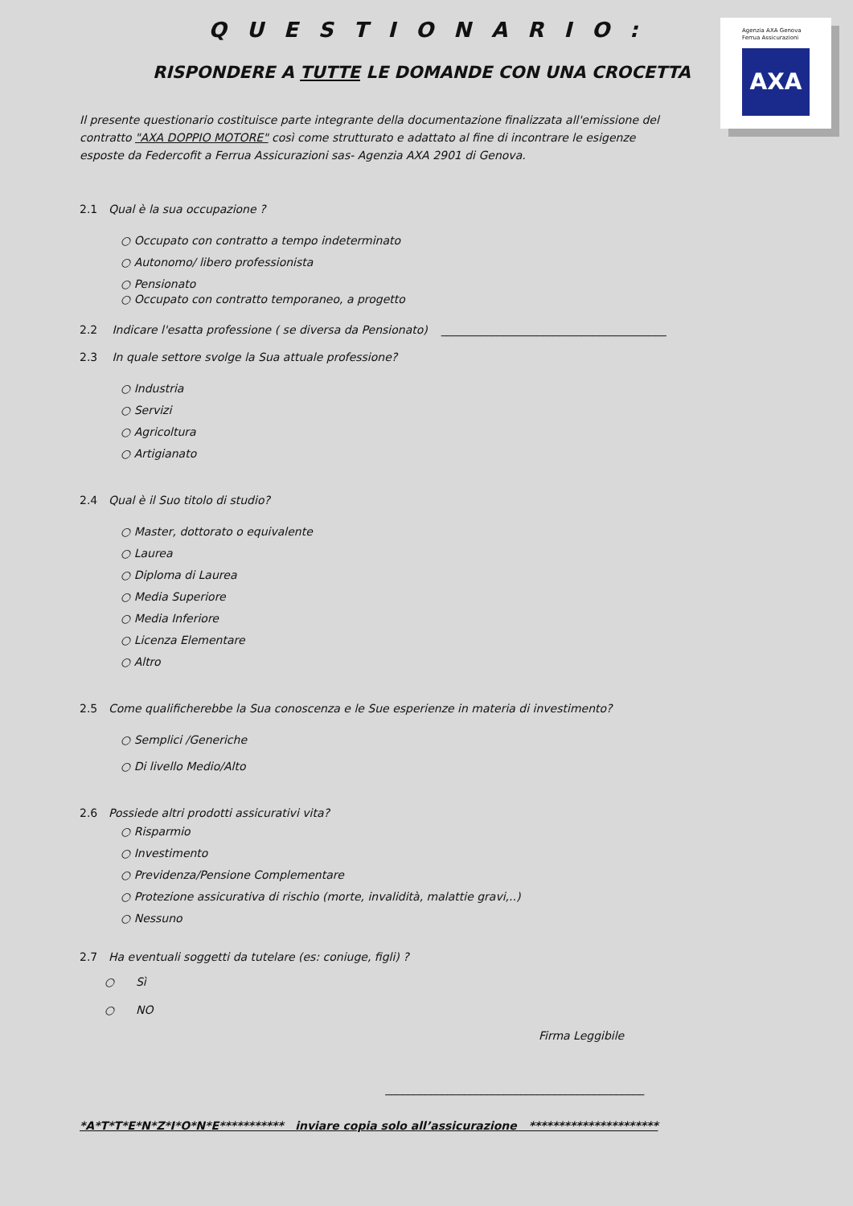Agenzia AXA Genova
Ferrua Assicurazioni
AXA
Q U E S T I O N A R I O :
RISPONDERE A TUTTE LE DOMANDE CON UNA CROCETTA
Il presente questionario costituisce parte integrante della documentazione finalizzata all'emissione del contratto "AXA DOPPIO MOTORE" così come strutturato e adattato al fine di incontrare le esigenze esposte da Federcofit a Ferrua Assicurazioni sas- Agenzia AXA 2901 di Genova.
2.1 Qual è la sua occupazione ?
○ Occupato con contratto a tempo indeterminato
○ Autonomo/ libero professionista
○ Pensionato
○ Occupato con contratto temporaneo, a progetto
2.2 Indicare l'esatta professione ( se diversa da Pensionato) ________________________________________
2.3 In quale settore svolge la Sua attuale professione?
○ Industria
○ Servizi
○ Agricoltura
○ Artigianato
2.4 Qual è il Suo titolo di studio?
○ Master, dottorato o equivalente
○ Laurea
○ Diploma di Laurea
○ Media Superiore
○ Media Inferiore
○ Licenza Elementare
○ Altro
2.5 Come qualificherebbe la Sua conoscenza e le Sue esperienze in materia di investimento?
○ Semplici /Generiche
○ Di livello Medio/Alto
2.6 Possiede altri prodotti assicurativi vita?
○ Risparmio
○ Investimento
○ Previdenza/Pensione Complementare
○ Protezione assicurativa di rischio (morte, invalidità, malattie gravi,..)
○ Nessuno
2.7 Ha eventuali soggetti da tutelare (es: coniuge, figli) ?
○ Sì
○ NO
Firma Leggibile
______________________________________________
*A*T*T*E*N*Z*I*O*N*E*********** inviare copia solo all’assicurazione **********************